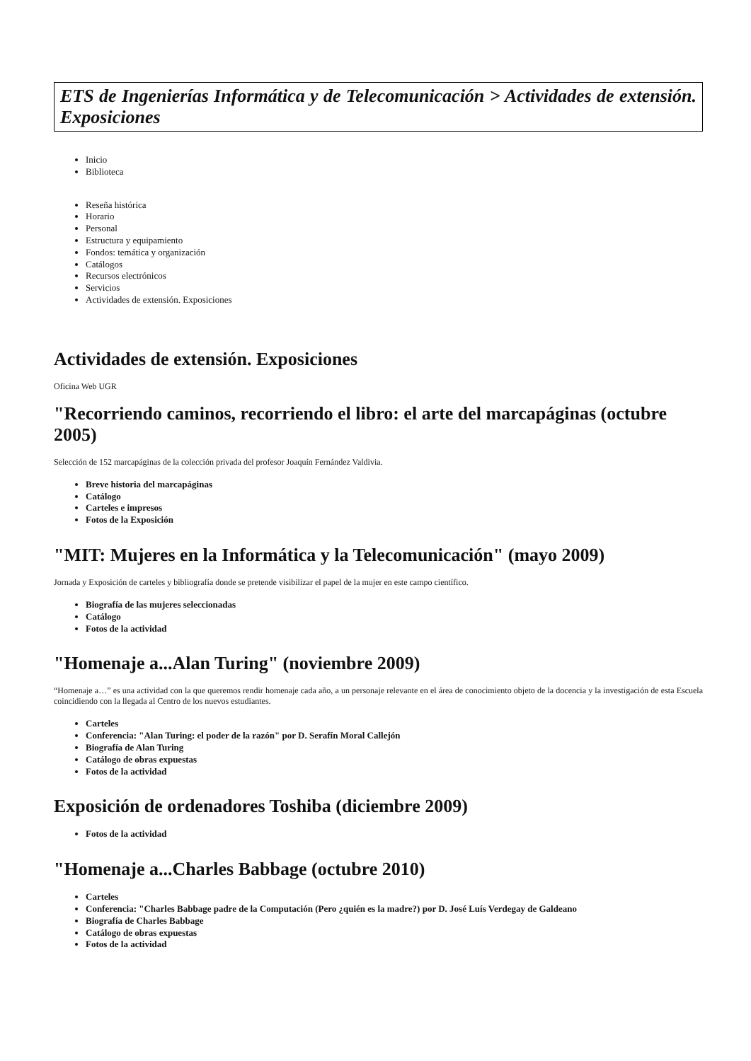ETS de Ingenierías Informática y de Telecomunicación > Actividades de extensión. Exposiciones
Inicio
Biblioteca
Reseña histórica
Horario
Personal
Estructura y equipamiento
Fondos: temática y organización
Catálogos
Recursos electrónicos
Servicios
Actividades de extensión. Exposiciones
Actividades de extensión. Exposiciones
Oficina Web UGR
"Recorriendo caminos, recorriendo el libro: el arte del marcapáginas (octubre 2005)
Selección de 152 marcapáginas de la colección privada del profesor Joaquín Fernández Valdivia.
Breve historia del marcapáginas
Catálogo
Carteles e impresos
Fotos de la Exposición
"MIT: Mujeres en la Informática y la Telecomunicación" (mayo 2009)
Jornada y Exposición de carteles y bibliografía donde se pretende visibilizar el papel de la mujer en este campo científico.
Biografía de las mujeres seleccionadas
Catálogo
Fotos de la actividad
"Homenaje a...Alan Turing" (noviembre 2009)
“Homenaje a…” es una actividad con la que queremos rendir homenaje cada año, a un personaje relevante en el área de conocimiento objeto de la docencia y la investigación de esta Escuela coincidiendo con la llegada al Centro de los nuevos estudiantes.
Carteles
Conferencia: "Alan Turing: el poder de la razón" por D. Serafín Moral Callejón
Biografía de Alan Turing
Catálogo de obras expuestas
Fotos de la actividad
Exposición de ordenadores Toshiba (diciembre 2009)
Fotos de la actividad
"Homenaje a...Charles Babbage (octubre 2010)
Carteles
Conferencia: "Charles Babbage padre de la Computación (Pero ¿quién es la madre?) por D. José Luís Verdegay de Galdeano
Biografía de Charles Babbage
Catálogo de obras expuestas
Fotos de la actividad